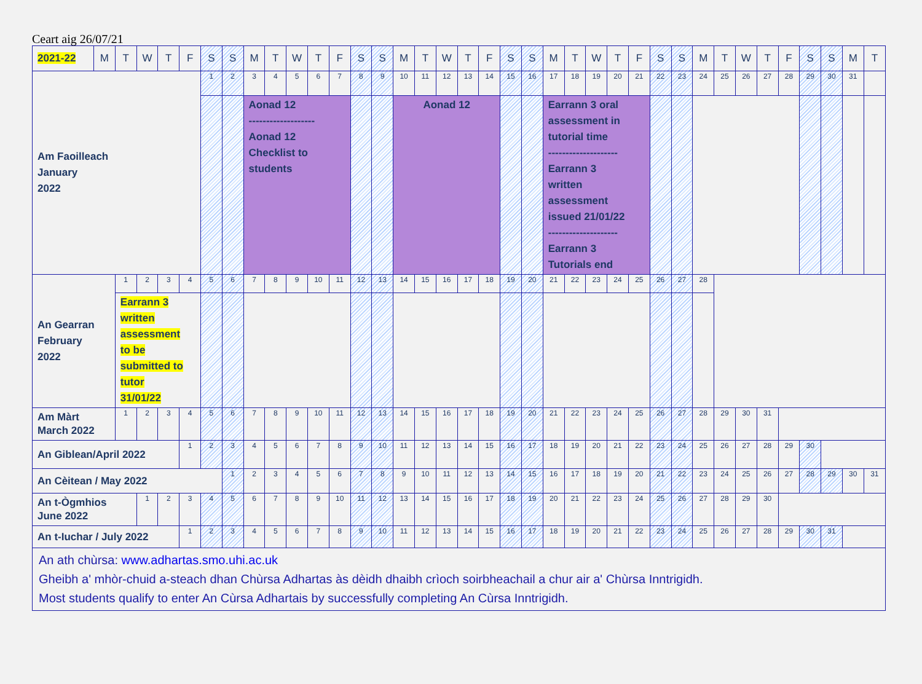Ceart aig 26/07/21
| 2021-22 | M | T | W | T | F | S | S | M | T | W | T | F | S | S | M | T | W | T | F | S | S | M | T | W | T | F | S | S | M | T | W | T | F | S | S | M | T |
| --- | --- | --- | --- | --- | --- | --- | --- | --- | --- | --- | --- | --- | --- | --- | --- | --- | --- | --- | --- | --- | --- | --- | --- | --- | --- | --- | --- | --- | --- | --- | --- | --- | --- | --- | --- | --- | --- |
| Am Faoilleach January 2022 | | | | | | 1 | 2 | 3 | 4 | 5 | 6 | 7 | 8 | 9 | 10 | 11 | 12 | 13 | 14 | 15 | 16 | 17 | 18 | 19 | 20 | 21 | 22 | 23 | 24 | 25 | 26 | 27 | 28 | 29 | 30 | 31 | |
| | | | | | | | | Aonad 12 ------------------- Aonad 12 Checklist to students | | | | | | | Aonad 12 | | | | | | | Earrann 3 oral assessment in tutorial time -------------------- Earrann 3 written assessment issued 21/01/22 -------------------- Earrann 3 Tutorials end | | | | | | | | | | | | | | | |
| An Gearran February 2022 | | 1 | 2 | 3 | 4 | 5 | 6 | 7 | 8 | 9 | 10 | 11 | 12 | 13 | 14 | 15 | 16 | 17 | 18 | 19 | 20 | 21 | 22 | 23 | 24 | 25 | 26 | 27 | 28 | | | | | | | | |
| | | Earrann 3 written assessment to be submitted to tutor 31/01/22 | | | | | | | | | | | | | | | | | | | | | | | | | | | | | | | | | | | |
| Am Màrt March 2022 | | 1 | 2 | 3 | 4 | 5 | 6 | 7 | 8 | 9 | 10 | 11 | 12 | 13 | 14 | 15 | 16 | 17 | 18 | 19 | 20 | 21 | 22 | 23 | 24 | 25 | 26 | 27 | 28 | 29 | 30 | 31 | | | | | |
| An Giblean/April 2022 | | | | | 1 | 2 | 3 | 4 | 5 | 6 | 7 | 8 | 9 | 10 | 11 | 12 | 13 | 14 | 15 | 16 | 17 | 18 | 19 | 20 | 21 | 22 | 23 | 24 | 25 | 26 | 27 | 28 | 29 | 30 | | | |
| An Cèitean / May 2022 | | | | | | | 1 | 2 | 3 | 4 | 5 | 6 | 7 | 8 | 9 | 10 | 11 | 12 | 13 | 14 | 15 | 16 | 17 | 18 | 19 | 20 | 21 | 22 | 23 | 24 | 25 | 26 | 27 | 28 | 29 | 30 | 31 |
| An t-Ògmhios June 2022 | | | 1 | 2 | 3 | 4 | 5 | 6 | 7 | 8 | 9 | 10 | 11 | 12 | 13 | 14 | 15 | 16 | 17 | 18 | 19 | 20 | 21 | 22 | 23 | 24 | 25 | 26 | 27 | 28 | 29 | 30 | | | | | |
| An t-Iuchar / July 2022 | | | | | 1 | 2 | 3 | 4 | 5 | 6 | 7 | 8 | 9 | 10 | 11 | 12 | 13 | 14 | 15 | 16 | 17 | 18 | 19 | 20 | 21 | 22 | 23 | 24 | 25 | 26 | 27 | 28 | 29 | 30 | 31 | | |
| An ath chùrsa: www.adhartas.smo.uhi.ac.uk Gheibh a' mhòr-chuid a-steach dhan Chùrsa Adhartas às dèidh dhaibh crìoch soirbheachail a chur air a' Chùrsa Inntrigidh. Most students qualify to enter An Cùrsa Adhartais by successfully completing An Cùrsa Inntrigidh. | | | | | | | | | | | | | | | | | | | | | | | | | | | | | | | | | | | | | |